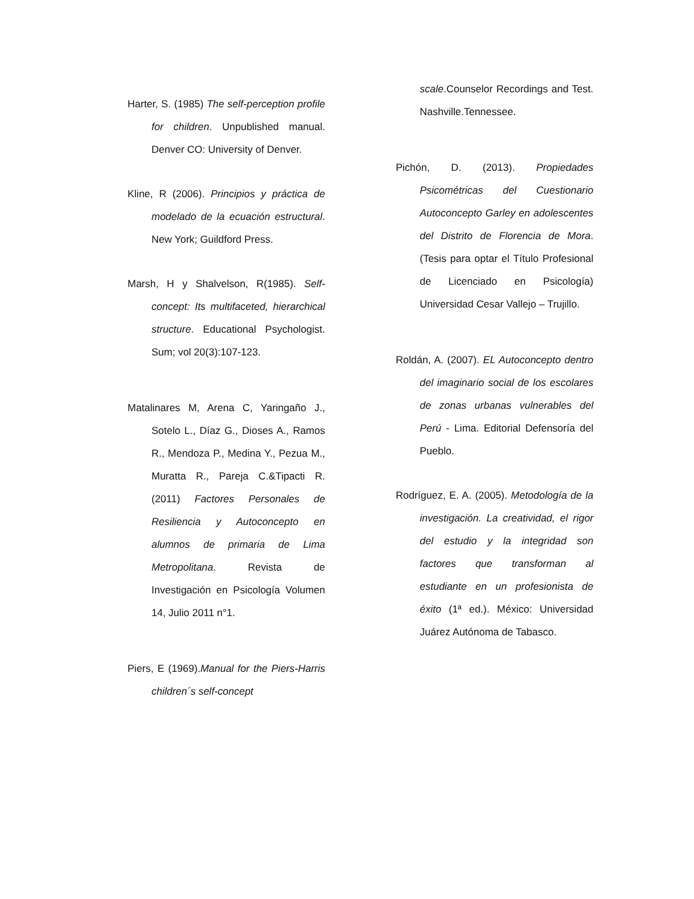Harter, S. (1985) The self-perception profile for children. Unpublished manual. Denver CO: University of Denver.
Kline, R (2006). Principios y práctica de modelado de la ecuación estructural. New York; Guildford Press.
Marsh, H y Shalvelson, R(1985). Self-concept: Its multifaceted, hierarchical structure. Educational Psychologist. Sum; vol 20(3):107-123.
Matalinares M, Arena C, Yaringaño J., Sotelo L., Díaz G., Dioses A., Ramos R., Mendoza P., Medina Y., Pezua M., Muratta R., Pareja C.&Tipacti R.(2011) Factores Personales de Resiliencia y Autoconcepto en alumnos de primaria de Lima Metropolitana. Revista de Investigación en Psicología Volumen 14, Julio 2011 n°1.
Piers, E (1969).Manual for the Piers-Harris children´s self-concept
scale.Counselor Recordings and Test. Nashville.Tennessee.
Pichón, D. (2013). Propiedades Psicométricas del Cuestionario Autoconcepto Garley en adolescentes del Distrito de Florencia de Mora. (Tesis para optar el Título Profesional de Licenciado en Psicología) Universidad Cesar Vallejo – Trujillo.
Roldán, A. (2007). EL Autoconcepto dentro del imaginario social de los escolares de zonas urbanas vulnerables del Perú - Lima. Editorial Defensoría del Pueblo.
Rodríguez, E. A. (2005). Metodología de la investigación. La creatividad, el rigor del estudio y la integridad son factores que transforman al estudiante en un profesionista de éxito (1ª ed.). México: Universidad Juárez Autónoma de Tabasco.